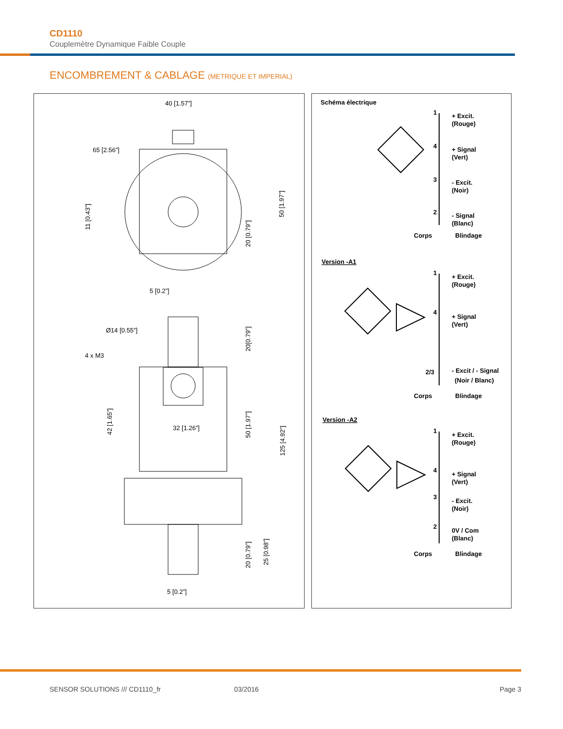CD1110
Couplemètre Dynamique Faible Couple
ENCOMBREMENT & CABLAGE (METRIQUE ET IMPERIAL)
40 [1.57”]
65 [2.56”]
5 [0.2”]
Ø14 [0.55”]
4 x M3
32 [1.26”]
5 [0.2”]
11 [0.43”]
42 [1.65”]
50 [1.97”]
20 [0.79”]
20[0.79”]
50 [1.97”]
125 [4.92”]
20 [0.79”]
25 [0.98”]
Schéma électrique
Version -A1
Version -A2
1
+ Excit.
(Rouge)
4
+ Signal
(Vert)
3
- Excit.
(Noir)
2
- Signal
(Blanc)
Corps
Blindage
1
+ Excit.
(Rouge)
4
+ Signal
(Vert)
2/3
- Excit / - Signal
(Noir / Blanc)
Corps
Blindage
1
+ Excit.
(Rouge)
4
+ Signal
(Vert)
3
- Excit.
(Noir)
2
0V / Com
(Blanc)
Corps
Blindage
SENSOR SOLUTIONS /// CD1110_fr 03/2016 Page 3